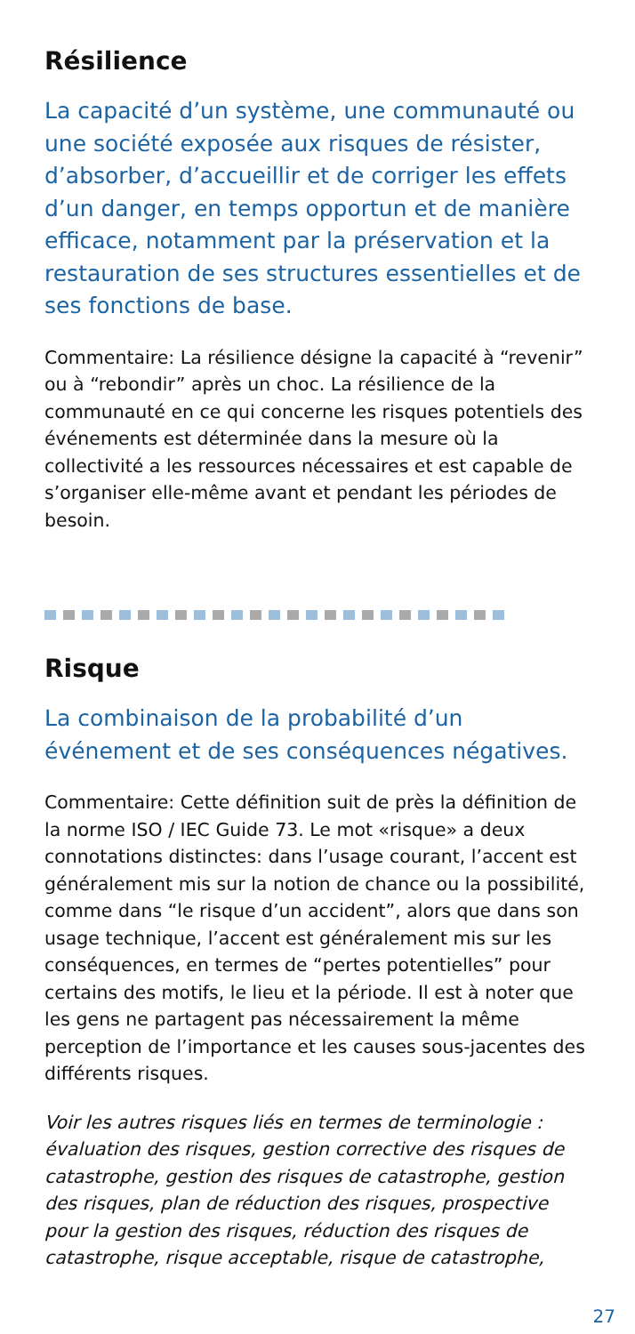Résilience
La capacité d’un système, une communauté ou une société exposée aux risques de résister, d’absorber, d’accueillir et de corriger les effets d’un danger, en temps opportun et de manière efficace, notamment par la préservation et la restauration de ses structures essentielles et de ses fonctions de base.
Commentaire: La résilience désigne la capacité à “revenir” ou à “rebondir” après un choc. La résilience de la communauté en ce qui concerne les risques potentiels des événements est déterminée dans la mesure où la collectivité a les ressources nécessaires et est capable de s’organiser elle-même avant et pendant les périodes de besoin.
Risque
La combinaison de la probabilité d’un événement et de ses conséquences négatives.
Commentaire: Cette définition suit de près la définition de la norme ISO / IEC Guide 73. Le mot «risque» a deux connotations distinctes: dans l’usage courant, l’accent est généralement mis sur la notion de chance ou la possibilité, comme dans “le risque d’un accident”, alors que dans son usage technique, l’accent est généralement mis sur les conséquences, en termes de “pertes potentielles” pour certains des motifs, le lieu et la période. Il est à noter que les gens ne partagent pas nécessairement la même perception de l’importance et les causes sous-jacentes des différents risques.
Voir les autres risques liés en termes de terminologie : évaluation des risques, gestion corrective des risques de catastrophe, gestion des risques de catastrophe, gestion des risques, plan de réduction des risques, prospective pour la gestion des risques, réduction des risques de catastrophe, risque acceptable, risque de catastrophe,
27